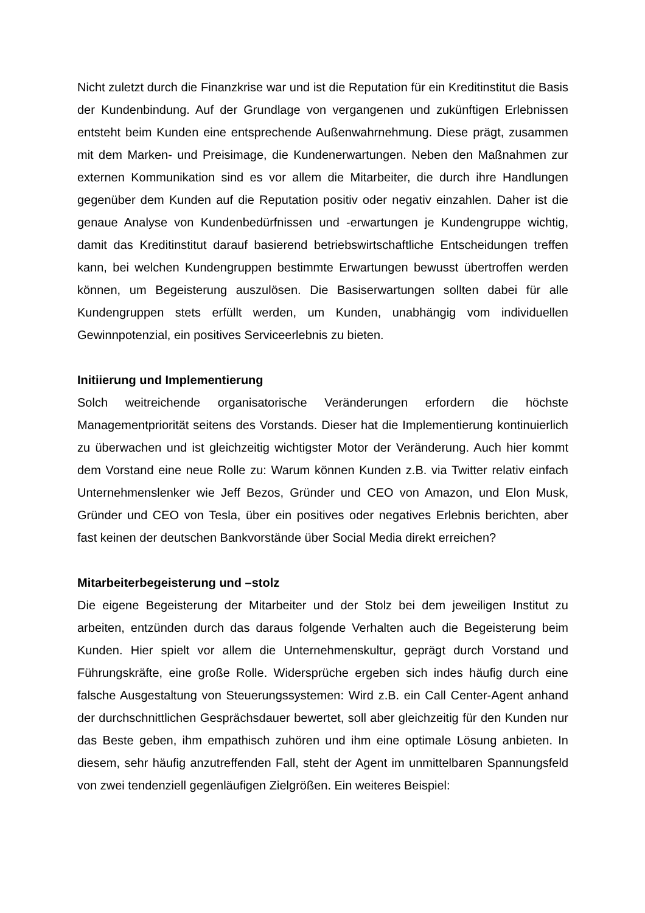Nicht zuletzt durch die Finanzkrise war und ist die Reputation für ein Kreditinstitut die Basis der Kundenbindung. Auf der Grundlage von vergangenen und zukünftigen Erlebnissen entsteht beim Kunden eine entsprechende Außenwahrnehmung. Diese prägt, zusammen mit dem Marken- und Preisimage, die Kundenerwartungen. Neben den Maßnahmen zur externen Kommunikation sind es vor allem die Mitarbeiter, die durch ihre Handlungen gegenüber dem Kunden auf die Reputation positiv oder negativ einzahlen. Daher ist die genaue Analyse von Kundenbedürfnissen und -erwartungen je Kundengruppe wichtig, damit das Kreditinstitut darauf basierend betriebswirtschaftliche Entscheidungen treffen kann, bei welchen Kundengruppen bestimmte Erwartungen bewusst übertroffen werden können, um Begeisterung auszulösen. Die Basiserwartungen sollten dabei für alle Kundengruppen stets erfüllt werden, um Kunden, unabhängig vom individuellen Gewinnpotenzial, ein positives Serviceerlebnis zu bieten.
Initiierung und Implementierung
Solch weitreichende organisatorische Veränderungen erfordern die höchste Managementpriorität seitens des Vorstands. Dieser hat die Implementierung kontinuierlich zu überwachen und ist gleichzeitig wichtigster Motor der Veränderung. Auch hier kommt dem Vorstand eine neue Rolle zu: Warum können Kunden z.B. via Twitter relativ einfach Unternehmenslenker wie Jeff Bezos, Gründer und CEO von Amazon, und Elon Musk, Gründer und CEO von Tesla, über ein positives oder negatives Erlebnis berichten, aber fast keinen der deutschen Bankvorstände über Social Media direkt erreichen?
Mitarbeiterbegeisterung und –stolz
Die eigene Begeisterung der Mitarbeiter und der Stolz bei dem jeweiligen Institut zu arbeiten, entzünden durch das daraus folgende Verhalten auch die Begeisterung beim Kunden. Hier spielt vor allem die Unternehmenskultur, geprägt durch Vorstand und Führungskräfte, eine große Rolle. Widersprüche ergeben sich indes häufig durch eine falsche Ausgestaltung von Steuerungssystemen: Wird z.B. ein Call Center-Agent anhand der durchschnittlichen Gesprächsdauer bewertet, soll aber gleichzeitig für den Kunden nur das Beste geben, ihm empathisch zuhören und ihm eine optimale Lösung anbieten. In diesem, sehr häufig anzutreffenden Fall, steht der Agent im unmittelbaren Spannungsfeld von zwei tendenziell gegenläufigen Zielgrößen. Ein weiteres Beispiel: